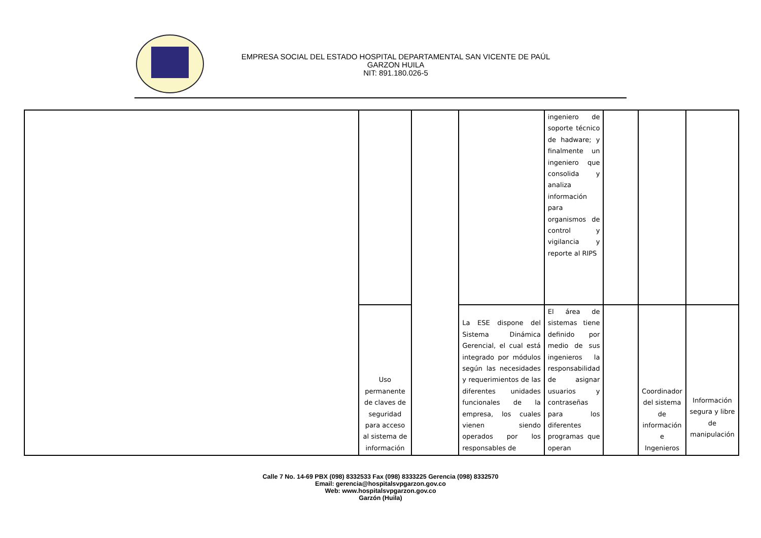EMPRESA SOCIAL DEL ESTADO HOSPITAL DEPARTAMENTAL SAN VICENTE DE PAÚL
GARZON HUILA
NIT: 891.180.026-5
| | | | | ingeniero de soporte técnico de hadware; y finalmente un ingeniero que consolida y analiza información para organismos de control y vigilancia y reporte al RIPS | | | |
| | Uso permanente de claves de seguridad para acceso al sistema de información | | La ESE dispone del Sistema Dinámica Gerencial, el cual está integrado por módulos según las necesidades y requerimientos de las diferentes unidades funcionales de la empresa, los cuales vienen siendo operados por los responsables de | El área de sistemas tiene definido por medio de sus ingenieros la responsabilidad de asignar usuarios y contraseñas para los diferentes programas que operan | | Coordinador del sistema de información e Ingenieros | Información segura y libre de manipulación |
Calle 7 No. 14-69 PBX (098) 8332533 Fax (098) 8333225 Gerencia (098) 8332570
Email: gerencia@hospitalsvpgarzon.gov.co
Web: www.hospitalsvpgarzon.gov.co
Garzón (Huila)